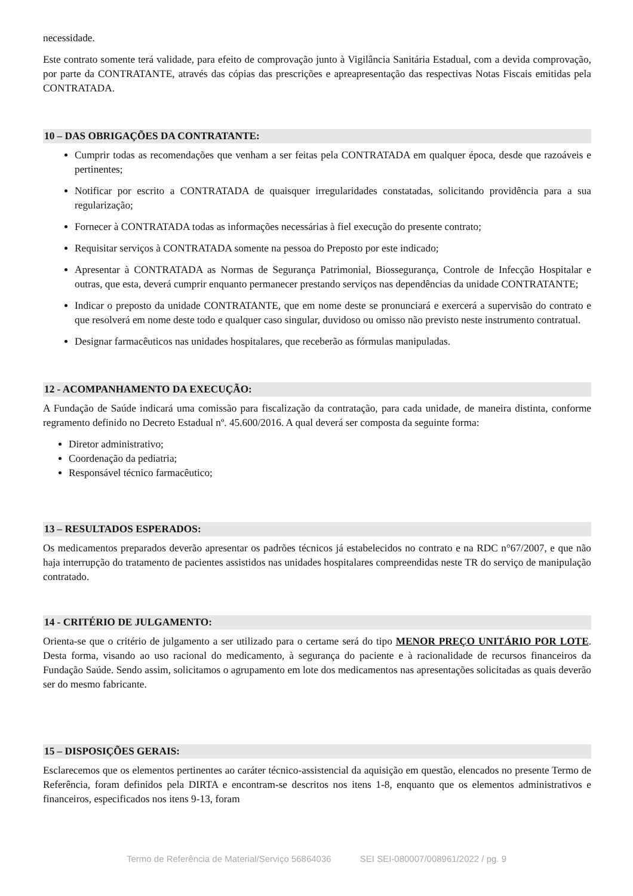necessidade.
Este contrato somente terá validade, para efeito de comprovação junto à Vigilância Sanitária Estadual, com a devida comprovação, por parte da CONTRATANTE, através das cópias das prescrições e apreapresentação das respectivas Notas Fiscais emitidas pela CONTRATADA.
10 – DAS OBRIGAÇÕES DA CONTRATANTE:
Cumprir todas as recomendações que venham a ser feitas pela CONTRATADA em qualquer época, desde que razoáveis e pertinentes;
Notificar por escrito a CONTRATADA de quaisquer irregularidades constatadas, solicitando providência para a sua regularização;
Fornecer à CONTRATADA todas as informações necessárias à fiel execução do presente contrato;
Requisitar serviços à CONTRATADA somente na pessoa do Preposto por este indicado;
Apresentar à CONTRATADA as Normas de Segurança Patrimonial, Biossegurança, Controle de Infecção Hospitalar e outras, que esta, deverá cumprir enquanto permanecer prestando serviços nas dependências da unidade CONTRATANTE;
Indicar o preposto da unidade CONTRATANTE, que em nome deste se pronunciará e exercerá a supervisão do contrato e que resolverá em nome deste todo e qualquer caso singular, duvidoso ou omisso não previsto neste instrumento contratual.
Designar farmacêuticos nas unidades hospitalares, que receberão as fórmulas manipuladas.
12 - ACOMPANHAMENTO DA EXECUÇÃO:
A Fundação de Saúde indicará uma comissão para fiscalização da contratação, para cada unidade, de maneira distinta, conforme regramento definido no Decreto Estadual nº. 45.600/2016. A qual deverá ser composta da seguinte forma:
Diretor administrativo;
Coordenação da pediatria;
Responsável técnico farmacêutico;
13 – RESULTADOS ESPERADOS:
Os medicamentos preparados deverão apresentar os padrões técnicos já estabelecidos no contrato e na RDC n°67/2007, e que não haja interrupção do tratamento de pacientes assistidos nas unidades hospitalares compreendidas neste TR do serviço de manipulação contratado.
14 - CRITÉRIO DE JULGAMENTO:
Orienta-se que o critério de julgamento a ser utilizado para o certame será do tipo MENOR PREÇO UNITÁRIO POR LOTE. Desta forma, visando ao uso racional do medicamento, à segurança do paciente e à racionalidade de recursos financeiros da Fundação Saúde. Sendo assim, solicitamos o agrupamento em lote dos medicamentos nas apresentações solicitadas as quais deverão ser do mesmo fabricante.
15 – DISPOSIÇÕES GERAIS:
Esclarecemos que os elementos pertinentes ao caráter técnico-assistencial da aquisição em questão, elencados no presente Termo de Referência, foram definidos pela DIRTA e encontram-se descritos nos itens 1-8, enquanto que os elementos administrativos e financeiros, especificados nos itens 9-13, foram
Termo de Referência de Material/Serviço 56864036 SEI SEI-080007/008961/2022 / pg. 9